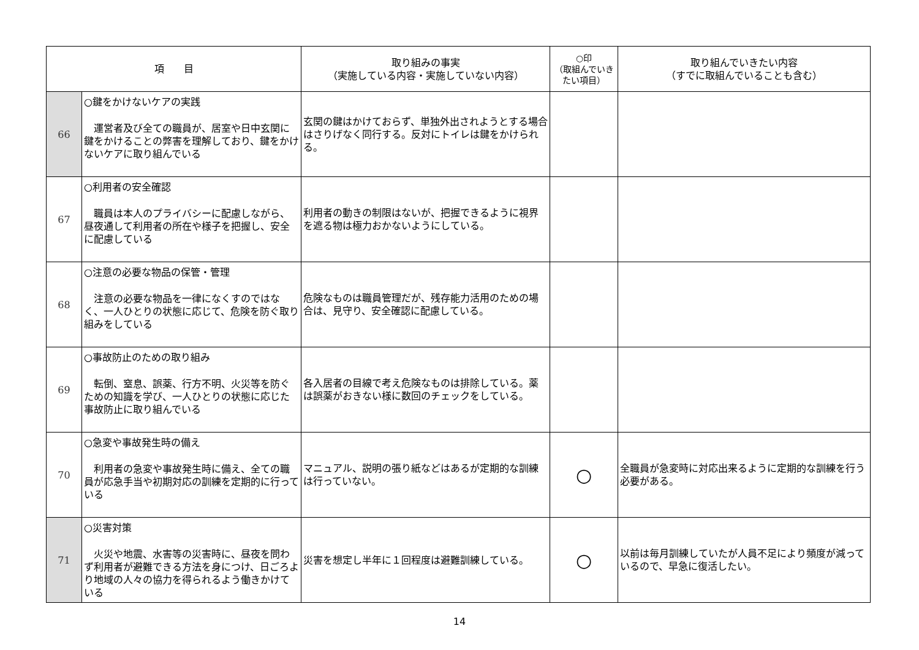| 項 目 | | 取り組みの事実 （実施している内容・実施していない内容） | ○印 （取組んでいきたい項目） | 取り組んでいきたい内容 （すでに取組んでいることも含む） |
| --- | --- | --- | --- | --- |
| 66 | ○鍵をかけないケアの実践 運営者及び全ての職員が、居室や日中玄関に鍵をかけることの弊害を理解しており、鍵をかけないケアに取り組んでいる | 玄関の鍵はかけておらず、単独外出されようとする場合はさりげなく同行する。反対にトイレは鍵をかけられる。 | | |
| 67 | ○利用者の安全確認 職員は本人のプライバシーに配慮しながら、昼夜通して利用者の所在や様子を把握し、安全に配慮している | 利用者の動きの制限はないが、把握できるように視界を遮る物は極力おかないようにしている。 | | |
| 68 | ○注意の必要な物品の保管・管理 注意の必要な物品を一律になくすのではなく、一人ひとりの状態に応じて、危険を防ぐ取り組みをしている | 危険なものは職員管理だが、残存能力活用のための場合は、見守り、安全確認に配慮している。 | | |
| 69 | ○事故防止のための取り組み 転倒、窒息、誤薬、行方不明、火災等を防ぐための知識を学び、一人ひとりの状態に応じた事故防止に取り組んでいる | 各入居者の目線で考え危険なものは排除している。薬は誤薬がおきない様に数回のチェックをしている。 | | |
| 70 | ○急変や事故発生時の備え 利用者の急変や事故発生時に備え、全ての職員が応急手当や初期対応の訓練を定期的に行っている | マニュアル、説明の張り紙などはあるが定期的な訓練は行っていない。 | ○ | 全職員が急変時に対応出来るように定期的な訓練を行う必要がある。 |
| 71 | ○災害対策 火災や地震、水害等の災害時に、昼夜を問わず利用者が避難できる方法を身につけ、日ごろより地域の人々の協力を得られるよう働きかけている | 災害を想定し半年に１回程度は避難訓練している。 | ○ | 以前は毎月訓練していたが人員不足により頻度が減っているので、早急に復活したい。 |
14